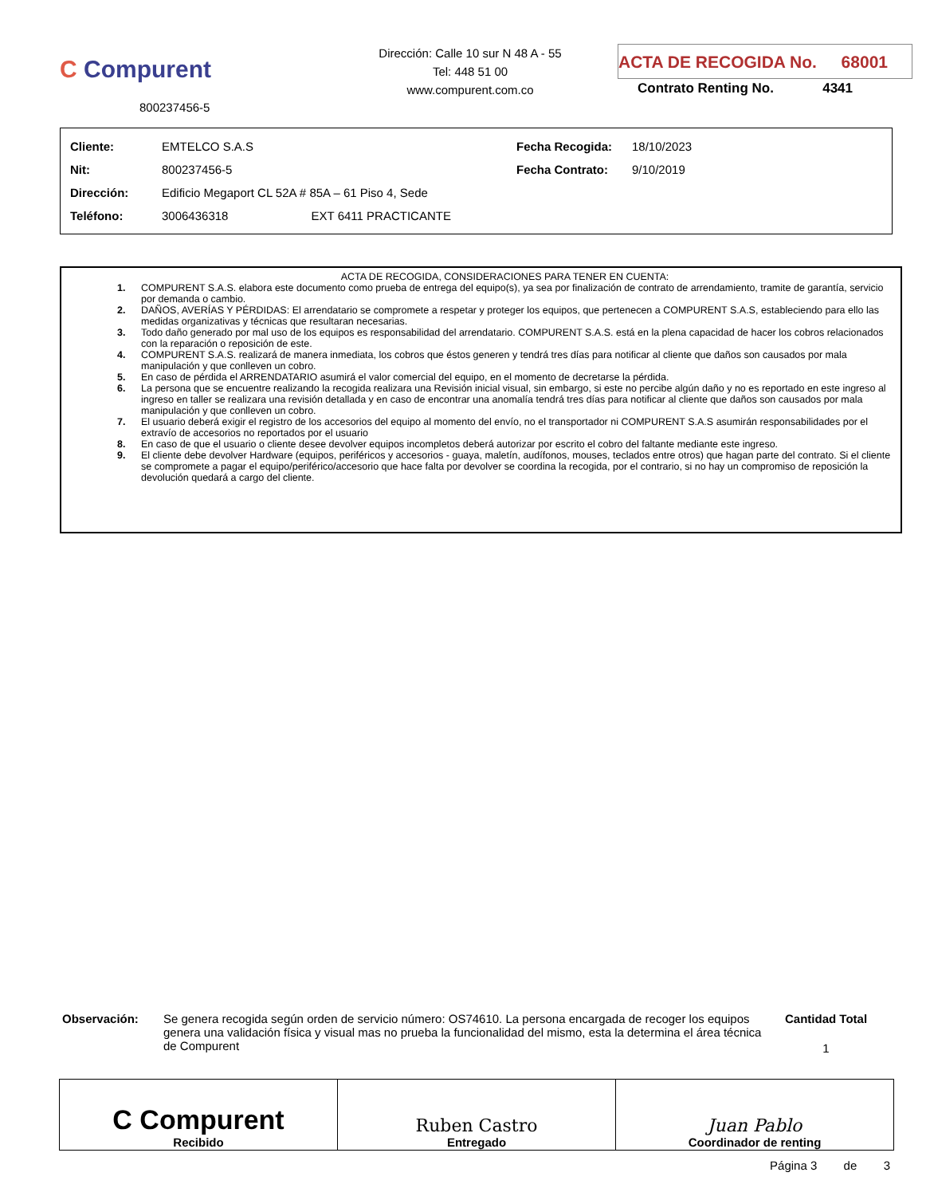C Compurent
800237456-5
Dirección: Calle 10 sur N 48 A - 55
Tel: 448 51 00
www.compurent.com.co
ACTA DE RECOGIDA No. 68001
Contrato Renting No. 4341
| Cliente: | EMTELCO S.A.S | Fecha Recogida: | 18/10/2023 |
| Nit: | 800237456-5 | Fecha Contrato: | 9/10/2019 |
| Dirección: | Edificio Megaport CL 52A # 85A – 61 Piso 4, Sede | | |
| Teléfono: | 3006436318 EXT 6411 PRACTICANTE | | |
ACTA DE RECOGIDA, CONSIDERACIONES PARA TENER EN CUENTA:
1. COMPURENT S.A.S. elabora este documento como prueba de entrega del equipo(s), ya sea por finalización de contrato de arrendamiento, tramite de garantía, servicio por demanda o cambio.
2. DAÑOS, AVERÍAS Y PÉRDIDAS: El arrendatario se compromete a respetar y proteger los equipos, que pertenecen a COMPURENT S.A.S, estableciendo para ello las medidas organizativas y técnicas que resultaran necesarias.
3. Todo daño generado por mal uso de los equipos es responsabilidad del arrendatario. COMPURENT S.A.S. está en la plena capacidad de hacer los cobros relacionados con la reparación o reposición de este.
4. COMPURENT S.A.S. realizará de manera inmediata, los cobros que éstos generen y tendrá tres días para notificar al cliente que daños son causados por mala manipulación y que conlleven un cobro.
5. En caso de pérdida el ARRENDATARIO asumirá el valor comercial del equipo, en el momento de decretarse la pérdida.
6. La persona que se encuentre realizando la recogida realizara una Revisión inicial visual, sin embargo, si este no percibe algún daño y no es reportado en este ingreso al ingreso en taller se realizara una revisión detallada y en caso de encontrar una anomalía tendrá tres días para notificar al cliente que daños son causados por mala manipulación y que conlleven un cobro.
7. El usuario deberá exigir el registro de los accesorios del equipo al momento del envío, no el transportador ni COMPURENT S.A.S asumirán responsabilidades por el extravío de accesorios no reportados por el usuario
8. En caso de que el usuario o cliente desee devolver equipos incompletos deberá autorizar por escrito el cobro del faltante mediante este ingreso.
9. El cliente debe devolver Hardware (equipos, periféricos y accesorios - guaya, maletín, audífonos, mouses, teclados entre otros) que hagan parte del contrato. Si el cliente se compromete a pagar el equipo/periférico/accesorio que hace falta por devolver se coordina la recogida, por el contrario, si no hay un compromiso de reposición la devolución quedará a cargo del cliente.
Observación: Se genera recogida según orden de servicio número: OS74610. La persona encargada de recoger los equipos genera una validación física y visual mas no prueba la funcionalidad del mismo, esta la determina el área técnica de Compurent
Cantidad Total
1
| C Compurent Recibido | Ruben Castro Entregado | Juan Pablo Coordinador de renting |
Página 3 de 3